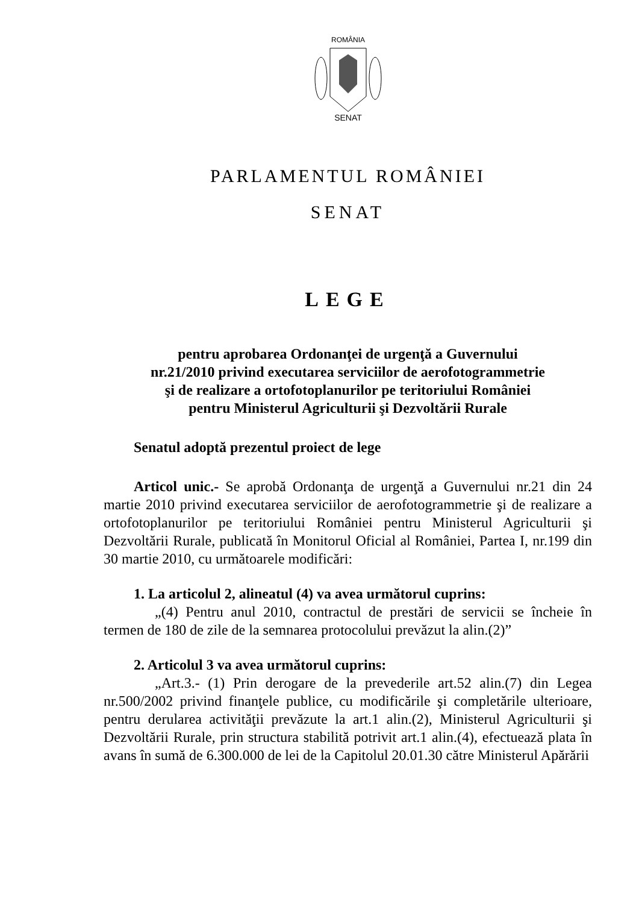ROMÂNIA
SENAT
PARLAMENTUL ROMÂNIEI
SENAT
LEGE
pentru aprobarea Ordonanţei de urgenţă a Guvernului
nr.21/2010 privind executarea serviciilor de aerofotogrammetrie
şi de realizare a ortofotoplanurilor pe teritoriului României
pentru Ministerul Agriculturii şi Dezvoltării Rurale
Senatul adoptă prezentul proiect de lege
Articol unic.- Se aprobă Ordonanţa de urgenţă a Guvernului nr.21 din 24 martie 2010 privind executarea serviciilor de aerofotogrammetrie şi de realizare a ortofotoplanurilor pe teritoriului României pentru Ministerul Agriculturii şi Dezvoltării Rurale, publicată în Monitorul Oficial al României, Partea I, nr.199 din 30 martie 2010, cu următoarele modificări:
1. La articolul 2, alineatul (4) va avea următorul cuprins:
„(4) Pentru anul 2010, contractul de prestări de servicii se încheie în termen de 180 de zile de la semnarea protocolului prevăzut la alin.(2)”
2. Articolul 3 va avea următorul cuprins:
„Art.3.- (1) Prin derogare de la prevederile art.52 alin.(7) din Legea nr.500/2002 privind finanţele publice, cu modificările şi completările ulterioare, pentru derularea activităţii prevăzute la art.1 alin.(2), Ministerul Agriculturii şi Dezvoltării Rurale, prin structura stabilită potrivit art.1 alin.(4), efectuează plata în avans în sumă de 6.300.000 de lei de la Capitolul 20.01.30 către Ministerul Apărării